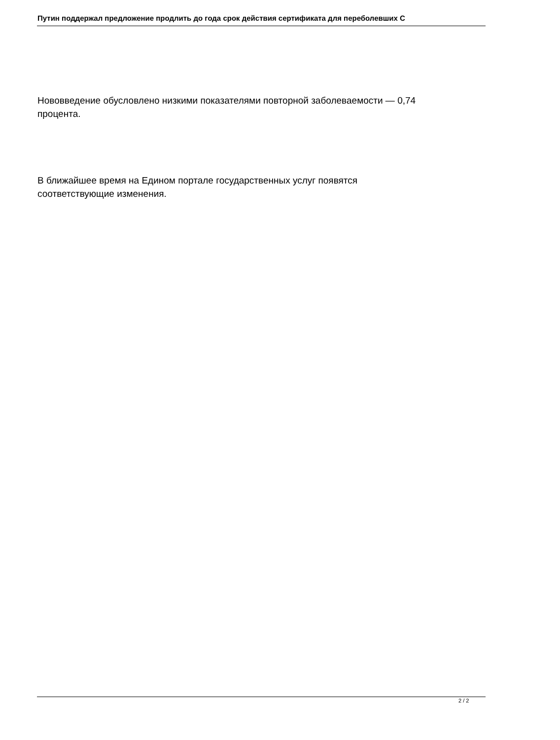Путин поддержал предложение продлить до года срок действия сертификата для переболевших C
Нововведение обусловлено низкими показателями повторной заболеваемости — 0,74
процента.
В ближайшее время на Едином портале государственных услуг появятся
соответствующие изменения.
2 / 2